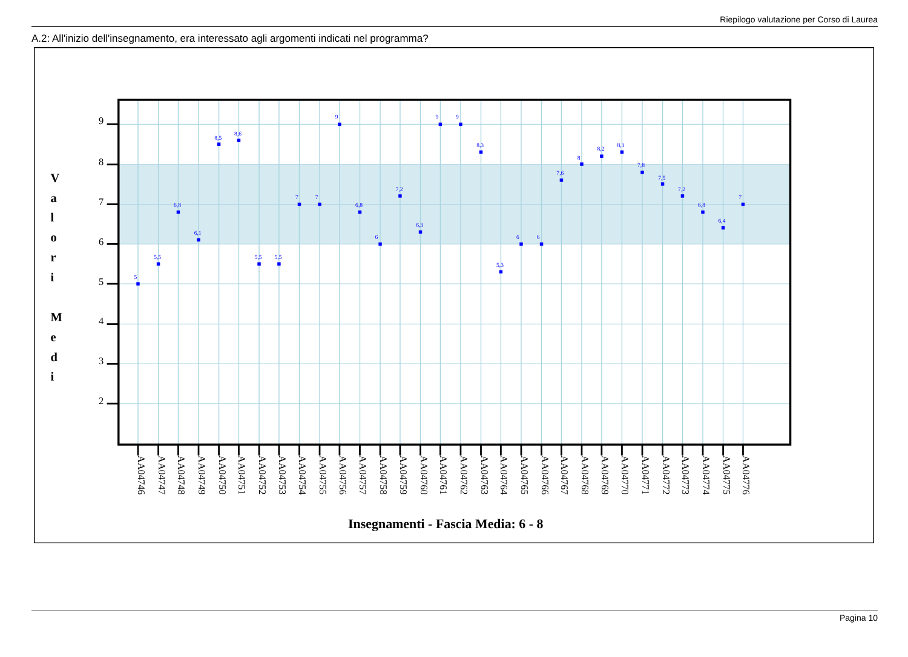Riepilogo valutazione per Corso di Laurea
A.2: All'inizio dell'insegnamento, era interessato agli argomenti indicati nel programma?
9
8
7
6
5
4
3
2
V
a
l
o
r
i
M
e
d
i
5
5,5
6,8
6,1
8,5
8,6
5,5
5,5
7
7
9
6,8
6
7,2
6,3
9
9
8,3
5,3
6
6
7,6
8
8,2
8,3
7,8
7,5
7,2
6,8
6,4
7
AA04746
AA04747
AA04748
AA04749
AA04750
AA04751
AA04752
AA04753
AA04754
AA04755
AA04756
AA04757
AA04758
AA04759
AA04760
AA04761
AA04762
AA04763
AA04764
AA04765
AA04766
AA04767
AA04768
AA04769
AA04770
AA04771
AA04772
AA04773
AA04774
AA04775
AA04776
Insegnamenti - Fascia Media: 6 - 8
Pagina 10